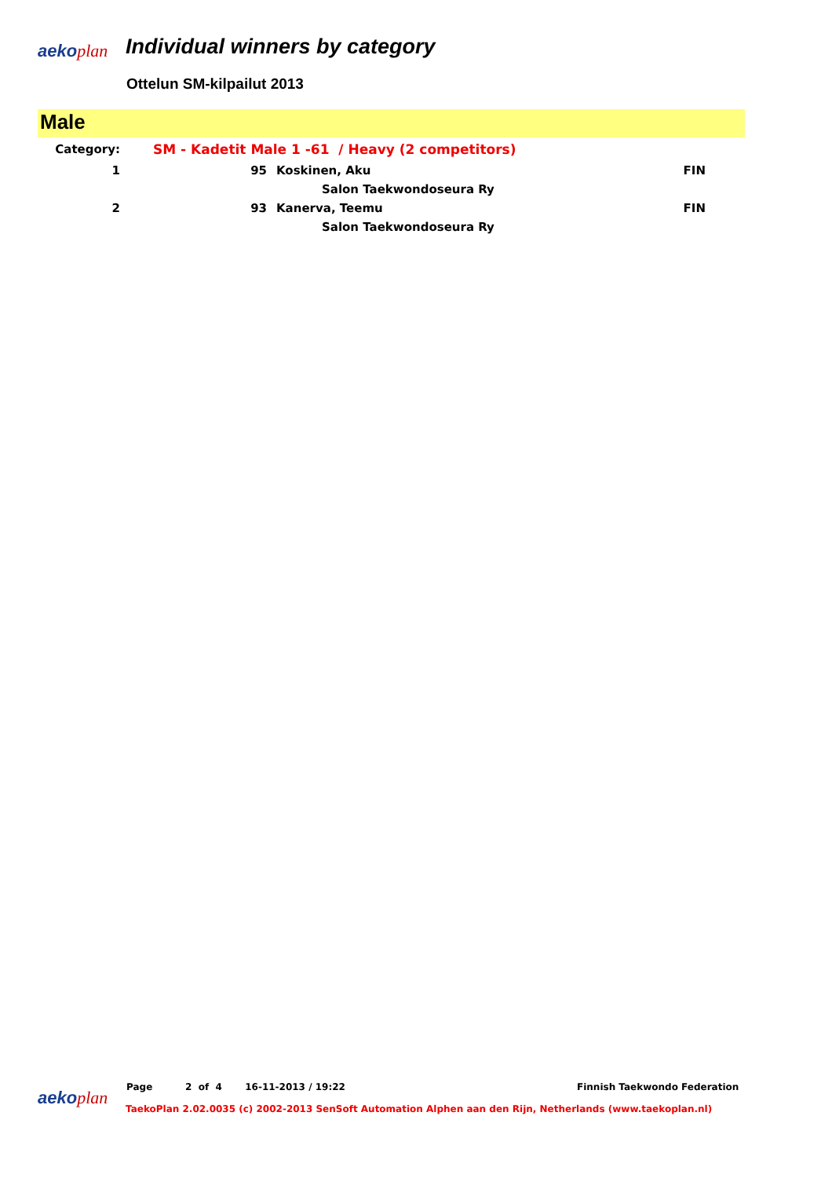aeko plan Individual winners by category
Ottelun SM-kilpailut 2013
Male
| Category: | SM - Kadetit Male 1 -61 / Heavy (2 competitors) | | |
| 1 | 95 | Koskinen, Aku | FIN |
| | | Salon Taekwondoseura Ry | |
| 2 | 93 | Kanerva, Teemu | FIN |
| | | Salon Taekwondoseura Ry | |
Page 2 of 4 16-11-2013 / 19:22
Finnish Taekwondo Federation
aeko plan
TaekoPlan 2.02.0035 (c) 2002-2013 SenSoft Automation Alphen aan den Rijn, Netherlands (www.taekoplan.nl)